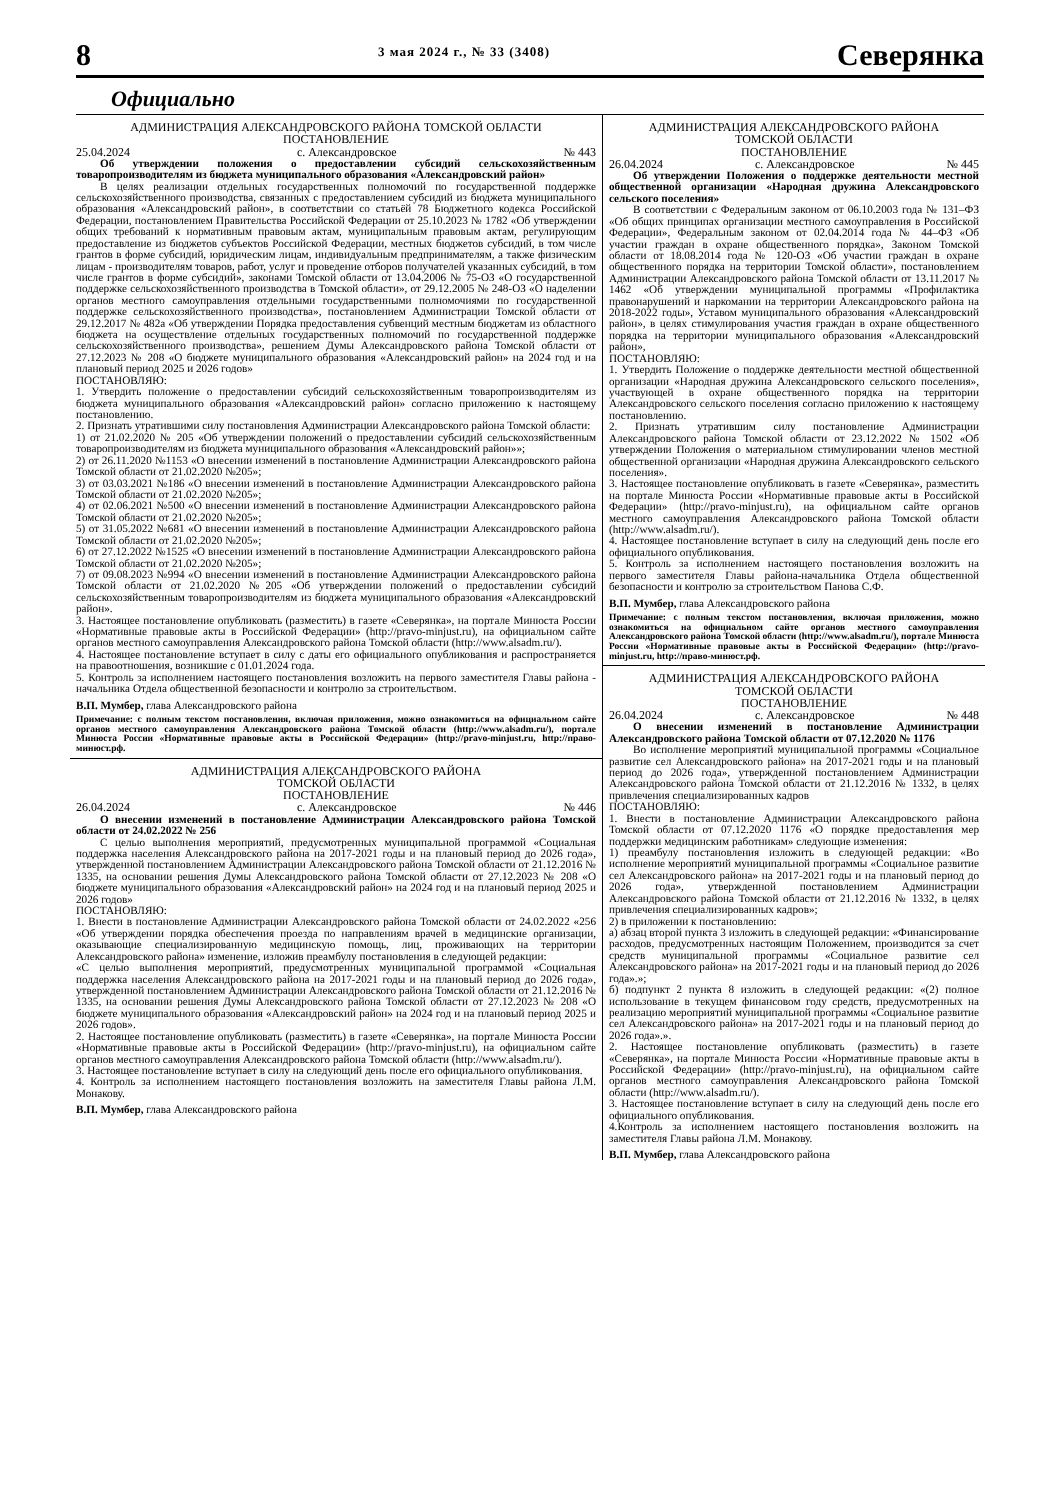8 3 мая 2024 г., № 33 (3408) Северянка
Официально
АДМИНИСТРАЦИЯ АЛЕКСАНДРОВСКОГО РАЙОНА ТОМСКОЙ ОБЛАСТИ
ПОСТАНОВЛЕНИЕ
25.04.2024 с. Александровское № 443
Об утверждении положения о предоставлении субсидий сельскохозяйственным товаропроизводителям из бюджета муниципального образования «Александровский район»
В целях реализации отдельных государственных полномочий по государственной поддержке сельскохозяйственного производства, связанных с предоставлением субсидий из бюджета муниципального образования «Александровский район», в соответствии со статьёй 78 Бюджетного кодекса Российской Федерации, постановлением Правительства Российской Федерации от 25.10.2023 № 1782 «Об утверждении общих требований к нормативным правовым актам, муниципальным правовым актам, регулирующим предоставление из бюджетов субъектов Российской Федерации, местных бюджетов субсидий, в том числе грантов в форме субсидий, юридическим лицам, индивидуальным предпринимателям, а также физическим лицам - производителям товаров, работ, услуг и проведение отборов получателей указанных субсидий, в том числе грантов в форме субсидий», законами Томской области от 13.04.2006 № 75-ОЗ «О государственной поддержке сельскохозяйственного производства в Томской области», от 29.12.2005 № 248-ОЗ «О наделении органов местного самоуправления отдельными государственными полномочиями по государственной поддержке сельскохозяйственного производства», постановлением Администрации Томской области от 29.12.2017 № 482а «Об утверждении Порядка предоставления субвенций местным бюджетам из областного бюджета на осуществление отдельных государственных полномочий по государственной поддержке сельскохозяйственного производства», решением Думы Александровского района Томской области от 27.12.2023 № 208 «О бюджете муниципального образования «Александровский район» на 2024 год и на плановый период 2025 и 2026 годов»
ПОСТАНОВЛЯЮ:
1. Утвердить положение о предоставлении субсидий сельскохозяйственным товаропроизводителям из бюджета муниципального образования «Александровский район» согласно приложению к настоящему постановлению.
2. Признать утратившими силу постановления Администрации Александровского района Томской области:
1) от 21.02.2020 № 205 «Об утверждении положений о предоставлении субсидий сельскохозяйственным товаропроизводителям из бюджета муниципального образования «Александровский район»»;
2) от 26.11.2020 №1153 «О внесении изменений в постановление Администрации Александровского района Томской области от 21.02.2020 №205»;
3) от 03.03.2021 №186 «О внесении изменений в постановление Администрации Александровского района Томской области от 21.02.2020 №205»;
4) от 02.06.2021 №500 «О внесении изменений в постановление Администрации Александровского района Томской области от 21.02.2020 №205»;
5) от 31.05.2022 №681 «О внесении изменений в постановление Администрации Александровского района Томской области от 21.02.2020 №205»;
6) от 27.12.2022 №1525 «О внесении изменений в постановление Администрации Александровского района Томской области от 21.02.2020 №205»;
7) от 09.08.2023 №994 «О внесении изменений в постановление Администрации Александровского района Томской области от 21.02.2020 №205 «Об утверждении положений о предоставлении субсидий сельскохозяйственным товаропроизводителям из бюджета муниципального образования «Александровский район».
3. Настоящее постановление опубликовать (разместить) в газете «Северянка», на портале Минюста России «Нормативные правовые акты в Российской Федерации» (http://pravo-minjust.ru), на официальном сайте органов местного самоуправления Александровского района Томской области (http://www.alsadm.ru/).
4. Настоящее постановление вступает в силу с даты его официального опубликования и распространяется на правоотношения, возникшие с 01.01.2024 года.
5. Контроль за исполнением настоящего постановления возложить на первого заместителя Главы района - начальника Отдела общественной безопасности и контролю за строительством.
В.П. Мумбер, глава Александровского района
Примечание: с полным текстом постановления, включая приложения, можно ознакомиться на официальном сайте органов местного самоуправления Александровского района Томской области (http://www.alsadm.ru/), портале Минюста России «Нормативные правовые акты в Российской Федерации» (http://pravo-minjust.ru, http://право-минюст.рф.
АДМИНИСТРАЦИЯ АЛЕКСАНДРОВСКОГО РАЙОНА
ТОМСКОЙ ОБЛАСТИ
ПОСТАНОВЛЕНИЕ
26.04.2024 с. Александровское № 446
О внесении изменений в постановление Администрации Александровского района Томской области от 24.02.2022 № 256
С целью выполнения мероприятий, предусмотренных муниципальной программой «Социальная поддержка населения Александровского района на 2017-2021 годы и на плановый период до 2026 года», утвержденной постановлением Администрации Александровского района Томской области от 21.12.2016 № 1335, на основании решения Думы Александровского района Томской области от 27.12.2023 № 208 «О бюджете муниципального образования «Александровский район» на 2024 год и на плановый период 2025 и 2026 годов»
ПОСТАНОВЛЯЮ:
1. Внести в постановление Администрации Александровского района Томской области от 24.02.2022 «256 «Об утверждении порядка обеспечения проезда по направлениям врачей в медицинские организации, оказывающие специализированную медицинскую помощь, лиц, проживающих на территории Александровского района» изменение, изложив преамбулу постановления в следующей редакции:
«С целью выполнения мероприятий, предусмотренных муниципальной программой «Социальная поддержка населения Александровского района на 2017-2021 годы и на плановый период до 2026 года», утвержденной постановлением Администрации Александровского района Томской области от 21.12.2016 № 1335, на основании решения Думы Александровского района Томской области от 27.12.2023 № 208 «О бюджете муниципального образования «Александровский район» на 2024 год и на плановый период 2025 и 2026 годов».
2. Настоящее постановление опубликовать (разместить) в газете «Северянка», на портале Минюста России «Нормативные правовые акты в Российской Федерации» (http://pravo-minjust.ru), на официальном сайте органов местного самоуправления Александровского района Томской области (http://www.alsadm.ru/).
3. Настоящее постановление вступает в силу на следующий день после его официального опубликования.
4. Контроль за исполнением настоящего постановления возложить на заместителя Главы района Л.М. Монакову.
В.П. Мумбер, глава Александровского района
АДМИНИСТРАЦИЯ АЛЕКСАНДРОВСКОГО РАЙОНА
ТОМСКОЙ ОБЛАСТИ
ПОСТАНОВЛЕНИЕ
26.04.2024 с. Александровское № 445
Об утверждении Положения о поддержке деятельности местной общественной организации «Народная дружина Александровского сельского поселения»
В соответствии с Федеральным законом от 06.10.2003 года № 131–ФЗ «Об общих принципах организации местного самоуправления в Российской Федерации», Федеральным законом от 02.04.2014 года № 44–ФЗ «Об участии граждан в охране общественного порядка», Законом Томской области от 18.08.2014 года № 120-ОЗ «Об участии граждан в охране общественного порядка на территории Томской области», постановлением Администрации Александровского района Томской области от 13.11.2017 № 1462 «Об утверждении муниципальной программы «Профилактика правонарушений и наркомании на территории Александровского района на 2018-2022 годы», Уставом муниципального образования «Александровский район», в целях стимулирования участия граждан в охране общественного порядка на территории муниципального образования «Александровский район»,
ПОСТАНОВЛЯЮ:
1. Утвердить Положение о поддержке деятельности местной общественной организации «Народная дружина Александровского сельского поселения», участвующей в охране общественного порядка на территории Александровского сельского поселения согласно приложению к настоящему постановлению.
2. Признать утратившим силу постановление Администрации Александровского района Томской области от 23.12.2022 № 1502 «Об утверждении Положения о материальном стимулировании членов местной общественной организации «Народная дружина Александровского сельского поселения».
3. Настоящее постановление опубликовать в газете «Северянка», разместить на портале Минюста России «Нормативные правовые акты в Российской Федерации» (http://pravo-minjust.ru), на официальном сайте органов местного самоуправления Александровского района Томской области (http://www.alsadm.ru/).
4. Настоящее постановление вступает в силу на следующий день после его официального опубликования.
5. Контроль за исполнением настоящего постановления возложить на первого заместителя Главы района-начальника Отдела общественной безопасности и контролю за строительством Панова С.Ф.
В.П. Мумбер, глава Александровского района
Примечание: с полным текстом постановления, включая приложения, можно ознакомиться на официальном сайте органов местного самоуправления Александровского района Томской области (http://www.alsadm.ru/), портале Минюста России «Нормативные правовые акты в Российской Федерации» (http://pravo-minjust.ru, http://право-минюст.рф.
АДМИНИСТРАЦИЯ АЛЕКСАНДРОВСКОГО РАЙОНА
ТОМСКОЙ ОБЛАСТИ
ПОСТАНОВЛЕНИЕ
26.04.2024 с. Александровское № 448
О внесении изменений в постановление Администрации Александровского района Томской области от 07.12.2020 № 1176
Во исполнение мероприятий муниципальной программы «Социальное развитие сел Александровского района» на 2017-2021 годы и на плановый период до 2026 года», утвержденной постановлением Администрации Александровского района Томской области от 21.12.2016 № 1332, в целях привлечения специализированных кадров
ПОСТАНОВЛЯЮ:
1. Внести в постановление Администрации Александровского района Томской области от 07.12.2020 1176 «О порядке предоставления мер поддержки медицинским работникам» следующие изменения:
1) преамбулу постановления изложить в следующей редакции: «Во исполнение мероприятий муниципальной программы «Социальное развитие сел Александровского района» на 2017-2021 годы и на плановый период до 2026 года», утвержденной постановлением Администрации Александровского района Томской области от 21.12.2016 № 1332, в целях привлечения специализированных кадров»;
2) в приложении к постановлению:
а) абзац второй пункта 3 изложить в следующей редакции: «Финансирование расходов, предусмотренных настоящим Положением, производится за счет средств муниципальной программы «Социальное развитие сел Александровского района» на 2017-2021 годы и на плановый период до 2026 года».»;
б) подпункт 2 пункта 8 изложить в следующей редакции: «(2) полное использование в текущем финансовом году средств, предусмотренных на реализацию мероприятий муниципальной программы «Социальное развитие сел Александровского района» на 2017-2021 годы и на плановый период до 2026 года».».
2. Настоящее постановление опубликовать (разместить) в газете «Северянка», на портале Минюста России «Нормативные правовые акты в Российской Федерации» (http://pravo-minjust.ru), на официальном сайте органов местного самоуправления Александровского района Томской области (http://www.alsadm.ru/).
3. Настоящее постановление вступает в силу на следующий день после его официального опубликования.
4.Контроль за исполнением настоящего постановления возложить на заместителя Главы района Л.М. Монакову.
В.П. Мумбер, глава Александровского района